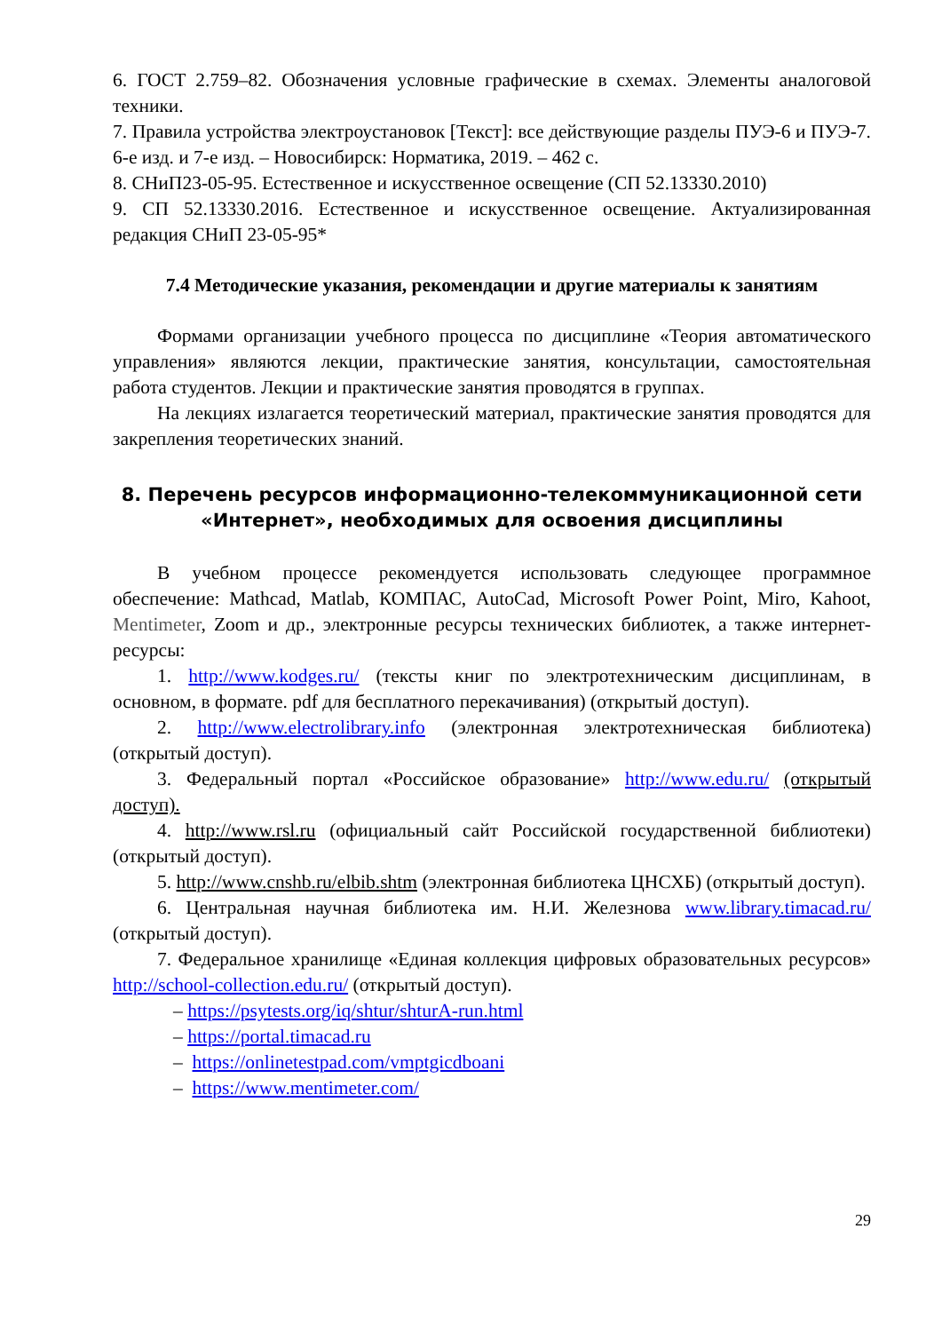6. ГОСТ 2.759–82. Обозначения условные графические в схемах. Элементы аналоговой техники.
7. Правила устройства электроустановок [Текст]: все действующие разделы ПУЭ-6 и ПУЭ-7. 6-е изд. и 7-е изд. – Новосибирск: Норматика, 2019. – 462 с.
8. СНиП23-05-95. Естественное и искусственное освещение (СП 52.13330.2010)
9. СП 52.13330.2016. Естественное и искусственное освещение. Актуализированная редакция СНиП 23-05-95*
7.4 Методические указания, рекомендации и другие материалы к занятиям
Формами организации учебного процесса по дисциплине «Теория автоматического управления» являются лекции, практические занятия, консультации, самостоятельная работа студентов. Лекции и практические занятия проводятся в группах.
На лекциях излагается теоретический материал, практические занятия проводятся для закрепления теоретических знаний.
8. Перечень ресурсов информационно-телекоммуникационной сети «Интернет», необходимых для освоения дисциплины
В учебном процессе рекомендуется использовать следующее программное обеспечение: Mathcad, Matlab, КОМПАС, AutoCad, Microsoft Power Point, Miro, Kahoot, Mentimeter, Zoom и др., электронные ресурсы технических библиотек, а также интернет-ресурсы:
1. http://www.kodges.ru/ (тексты книг по электротехническим дисциплинам, в основном, в формате. pdf для бесплатного перекачивания) (открытый доступ).
2. http://www.electrolibrary.info (электронная электротехническая библиотека) (открытый доступ).
3. Федеральный портал «Российское образование» http://www.edu.ru/ (открытый доступ).
4. http://www.rsl.ru (официальный сайт Российской государственной библиотеки) (открытый доступ).
5. http://www.cnshb.ru/elbib.shtm (электронная библиотека ЦНСХБ) (открытый доступ).
6. Центральная научная библиотека им. Н.И. Железнова www.library.timacad.ru/ (открытый доступ).
7. Федеральное хранилище «Единая коллекция цифровых образовательных ресурсов» http://school-collection.edu.ru/ (открытый доступ).
– https://psytests.org/iq/shtur/shturA-run.html
– https://portal.timacad.ru
– https://onlinetestpad.com/vmptgicdboani
– https://www.mentimeter.com/
29